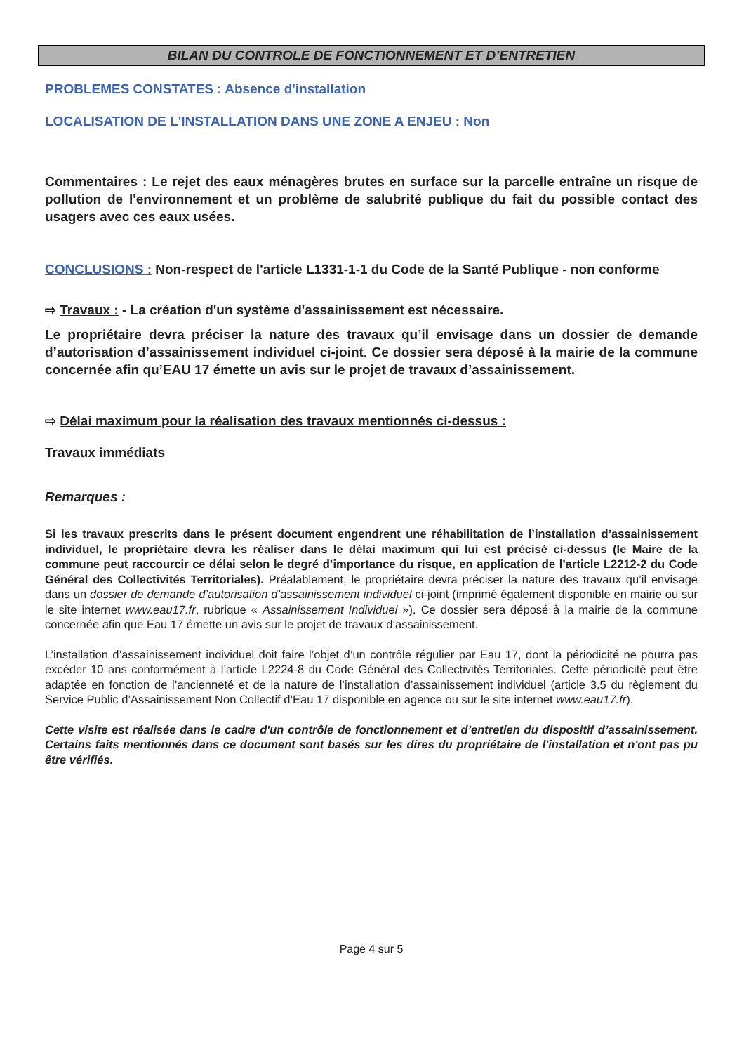BILAN DU CONTROLE DE FONCTIONNEMENT ET D’ENTRETIEN
PROBLEMES CONSTATES : Absence d'installation
LOCALISATION DE L'INSTALLATION DANS UNE ZONE A ENJEU : Non
Commentaires : Le rejet des eaux ménagères brutes en surface sur la parcelle entraîne un risque de pollution de l'environnement et un problème de salubrité publique du fait du possible contact des usagers avec ces eaux usées.
CONCLUSIONS : Non-respect de l'article L1331-1-1 du Code de la Santé Publique - non conforme
⇨ Travaux : - La création d'un système d'assainissement est nécessaire.
Le propriétaire devra préciser la nature des travaux qu’il envisage dans un dossier de demande d’autorisation d’assainissement individuel ci-joint. Ce dossier sera déposé à la mairie de la commune concernée afin qu’EAU 17 émette un avis sur le projet de travaux d’assainissement.
⇨ Délai maximum pour la réalisation des travaux mentionnés ci-dessus :
Travaux immédiats
Remarques :
Si les travaux prescrits dans le présent document engendrent une réhabilitation de l’installation d’assainissement individuel, le propriétaire devra les réaliser dans le délai maximum qui lui est précisé ci-dessus (le Maire de la commune peut raccourcir ce délai selon le degré d’importance du risque, en application de l’article L2212-2 du Code Général des Collectivités Territoriales). Préalablement, le propriétaire devra préciser la nature des travaux qu’il envisage dans un dossier de demande d’autorisation d’assainissement individuel ci-joint (imprimé également disponible en mairie ou sur le site internet www.eau17.fr, rubrique « Assainissement Individuel »). Ce dossier sera déposé à la mairie de la commune concernée afin que Eau 17 émette un avis sur le projet de travaux d’assainissement.
L’installation d’assainissement individuel doit faire l’objet d’un contrôle régulier par Eau 17, dont la périodicité ne pourra pas excéder 10 ans conformément à l’article L2224-8 du Code Général des Collectivités Territoriales. Cette périodicité peut être adaptée en fonction de l’ancienneté et de la nature de l’installation d’assainissement individuel (article 3.5 du règlement du Service Public d’Assainissement Non Collectif d’Eau 17 disponible en agence ou sur le site internet www.eau17.fr).
Cette visite est réalisée dans le cadre d'un contrôle de fonctionnement et d’entretien du dispositif d’assainissement. Certains faits mentionnés dans ce document sont basés sur les dires du propriétaire de l'installation et n'ont pas pu être vérifiés.
Page 4 sur 5